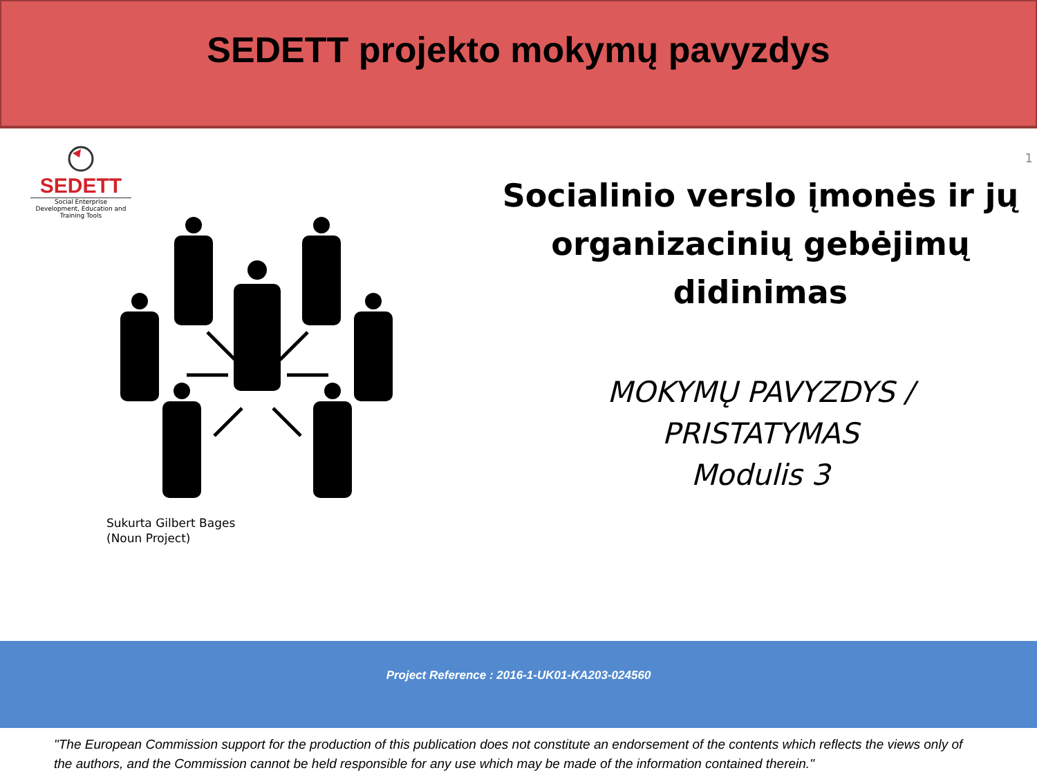SEDETT projekto mokymų pavyzdys
SEDETT
Social Enterprise
Development, Education and Training Tools
Sukurta Gilbert Bages
(Noun Project)
1
Socialinio verslo įmonės ir jų organizacinių gebėjimų didinimas
MOKYMŲ PAVYZDYS /
PRISTATYMAS
Modulis 3
Project Reference : 2016-1-UK01-KA203-024560
"The European Commission support for the production of this publication does not constitute an endorsement of the contents which reflects the views only of the authors, and the Commission cannot be held responsible for any use which may be made of the information contained therein."